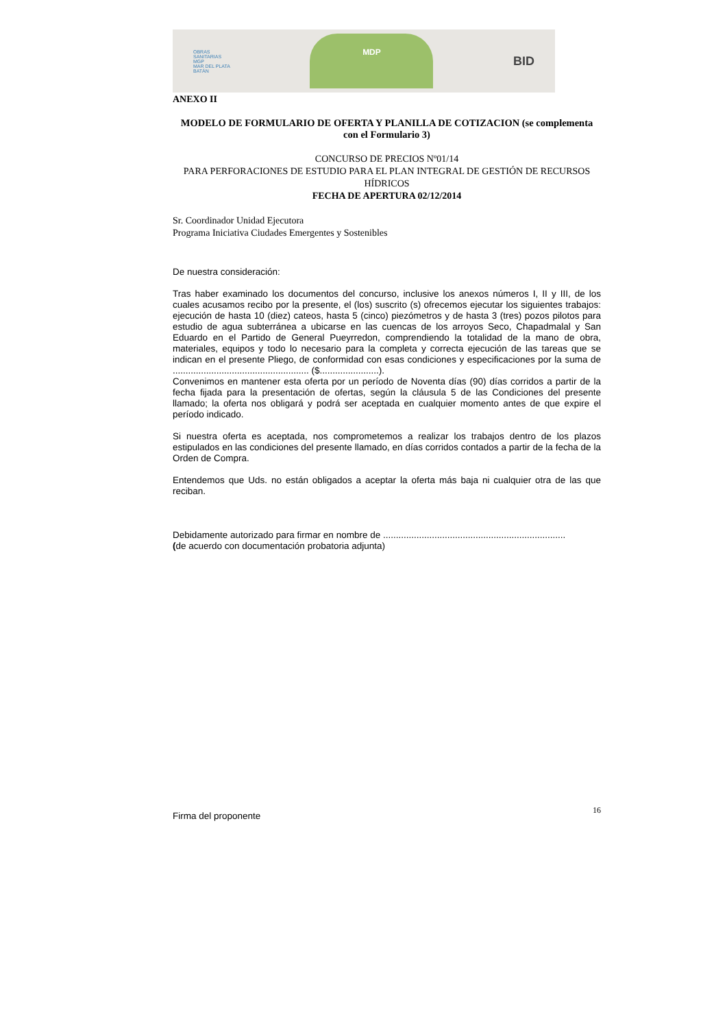OBRAS
SANITARIAS
MGP
MAR DEL PLATA
BATÁN
MDP
BID
ANEXO II
MODELO DE FORMULARIO DE OFERTA Y PLANILLA DE COTIZACION (se complementa con el Formulario 3)
CONCURSO DE PRECIOS Nº01/14
PARA PERFORACIONES DE ESTUDIO PARA EL PLAN INTEGRAL DE GESTIÓN DE RECURSOS HÍDRICOS
FECHA DE APERTURA 02/12/2014
Sr. Coordinador Unidad Ejecutora
Programa Iniciativa Ciudades Emergentes y Sostenibles
De nuestra consideración:
Tras haber examinado los documentos del concurso, inclusive los anexos números I, II y III, de los cuales acusamos recibo por la presente, el (los) suscrito (s) ofrecemos ejecutar los siguientes trabajos: ejecución de hasta 10 (diez) cateos, hasta 5 (cinco) piezómetros y de hasta 3 (tres) pozos pilotos para estudio de agua subterránea a ubicarse en las cuencas de los arroyos Seco, Chapadmalal y San Eduardo en el Partido de General Pueyrredon, comprendiendo la totalidad de la mano de obra, materiales, equipos y todo lo necesario para la completa y correcta ejecución de las tareas que se indican en el presente Pliego, de conformidad con esas condiciones y especificaciones por la suma de ..................................................... ($.......................).
Convenimos en mantener esta oferta por un período de Noventa días (90) días corridos a partir de la fecha fijada para la presentación de ofertas, según la cláusula 5 de las Condiciones del presente llamado; la oferta nos obligará y podrá ser aceptada en cualquier momento antes de que expire el período indicado.
Si nuestra oferta es aceptada, nos comprometemos a realizar los trabajos dentro de los plazos estipulados en las condiciones del presente llamado, en días corridos contados a partir de la fecha de la Orden de Compra.
Entendemos que Uds. no están obligados a aceptar la oferta más baja ni cualquier otra de las que reciban.
Debidamente autorizado para firmar en nombre de .......................................................................
(de acuerdo con documentación probatoria adjunta)
Firma del proponente 16